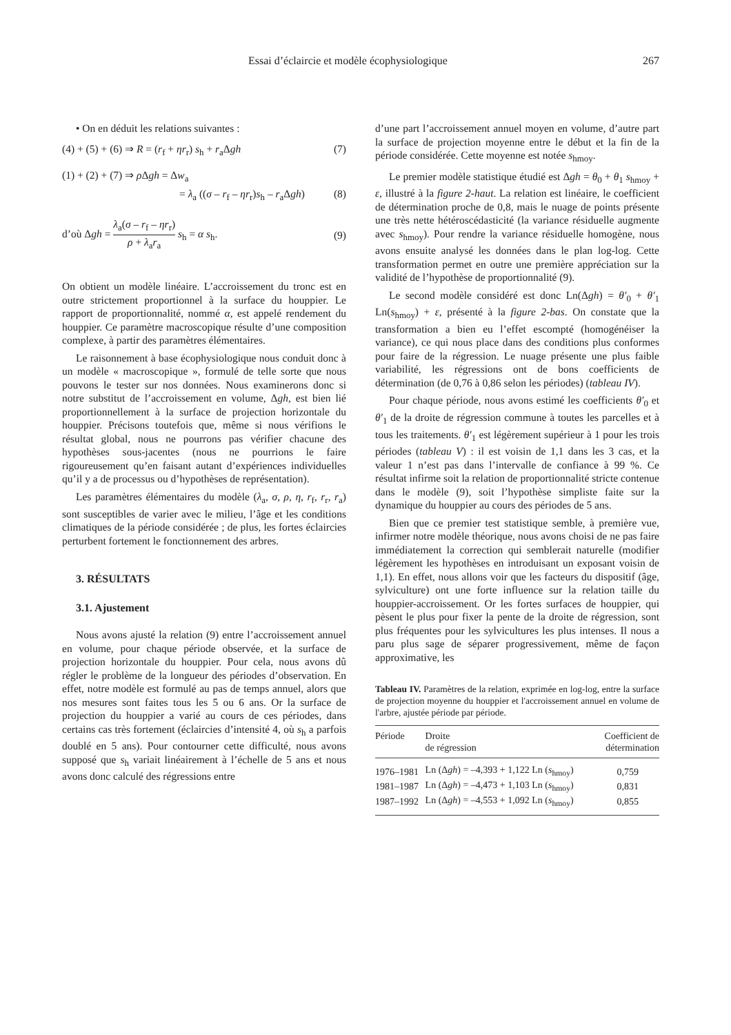Essai d’éclaircie et modèle écophysiologique 267
• On en déduit les relations suivantes :
(4) + (5) + (6) ⇒ R = (r<sub>f</sub> + ηr<sub>r</sub>) s<sub>h</sub> + r<sub>a</sub>Δgh (7)
(1) + (2) + (7) ⇒ ρ Δgh = Δw<sub>a</sub>
= λ<sub>a</sub> ((σ – r<sub>f</sub> – ηr<sub>r</sub>)s<sub>h</sub> – r<sub>a</sub>Δgh) (8)
d’où Δgh = λ<sub>a</sub>(σ – r<sub>f</sub> – ηr<sub>r</sub>) ρ + λ<sub>a</sub>r<sub>a</sub> s<sub>h</sub> = α s<sub>h</sub>. (9)
On obtient un modèle linéaire. L’accroissement du tronc est en outre strictement proportionnel à la surface du houppier. Le rapport de proportionnalité, nommé α, est appelé rendement du houppier. Ce paramètre macroscopique résulte d’une composition complexe, à partir des paramètres élémentaires.
Le raisonnement à base écophysiologique nous conduit donc à un modèle « macroscopique », formulé de telle sorte que nous pouvons le tester sur nos données. Nous examinerons donc si notre substitut de l’accroissement en volume, Δgh, est bien lié proportionnellement à la surface de projection horizontale du houppier. Précisons toutefois que, même si nous vérifions le résultat global, nous ne pourrons pas vérifier chacune des hypothèses sous-jacentes (nous ne pourrions le faire rigoureusement qu’en faisant autant d’expériences individuelles qu’il y a de processus ou d’hypothèses de représentation).
Les paramètres élémentaires du modèle (λ<sub>a</sub>, σ, ρ, η, r<sub>f</sub>, r<sub>r</sub>, r<sub>a</sub>) sont susceptibles de varier avec le milieu, l’âge et les conditions climatiques de la période considérée ; de plus, les fortes éclaircies perturbent fortement le fonctionnement des arbres.
3. RÉSULTATS
3.1. Ajustement
Nous avons ajusté la relation (9) entre l’accroissement annuel en volume, pour chaque période observée, et la surface de projection horizontale du houppier. Pour cela, nous avons dû régler le problème de la longueur des périodes d’observation. En effet, notre modèle est formulé au pas de temps annuel, alors que nos mesures sont faites tous les 5 ou 6 ans. Or la surface de projection du houppier a varié au cours de ces périodes, dans certains cas très fortement (éclaircies d’intensité 4, où s<sub>h</sub> a parfois doublé en 5 ans). Pour contourner cette difficulté, nous avons supposé que s<sub>h</sub> variait linéairement à l’échelle de 5 ans et nous avons donc calculé des régressions entre
d’une part l’accroissement annuel moyen en volume, d’autre part la surface de projection moyenne entre le début et la fin de la période considérée. Cette moyenne est notée s<sub>hmoy</sub>.
Le premier modèle statistique étudié est Δgh = θ<sub>0</sub> + θ<sub>1</sub> s<sub>hmoy</sub> + ε, illustré à la figure 2-haut. La relation est linéaire, le coefficient de détermination proche de 0,8, mais le nuage de points présente une très nette hétéroscédasticité (la variance résiduelle augmente avec s<sub>hmoy</sub>). Pour rendre la variance résiduelle homogène, nous avons ensuite analysé les données dans le plan log-log. Cette transformation permet en outre une première appréciation sur la validité de l’hypothèse de proportionnalité (9).
Le second modèle considéré est donc Ln(Δgh) = θ′<sub>0</sub> + θ′<sub>1</sub> Ln(s<sub>hmoy</sub>) + ε, présenté à la figure 2-bas. On constate que la transformation a bien eu l’effet escompté (homogénéiser la variance), ce qui nous place dans des conditions plus conformes pour faire de la régression. Le nuage présente une plus faible variabilité, les régressions ont de bons coefficients de détermination (de 0,76 à 0,86 selon les périodes) (tableau IV).
Pour chaque période, nous avons estimé les coefficients θ′<sub>0</sub> et θ′<sub>1</sub> de la droite de régression commune à toutes les parcelles et à tous les traitements. θ′<sub>1</sub> est légèrement supérieur à 1 pour les trois périodes (tableau V) : il est voisin de 1,1 dans les 3 cas, et la valeur 1 n’est pas dans l’intervalle de confiance à 99 %. Ce résultat infirme soit la relation de proportionnalité stricte contenue dans le modèle (9), soit l’hypothèse simpliste faite sur la dynamique du houppier au cours des périodes de 5 ans.
Bien que ce premier test statistique semble, à première vue, infirmer notre modèle théorique, nous avons choisi de ne pas faire immédiatement la correction qui semblerait naturelle (modifier légèrement les hypothèses en introduisant un exposant voisin de 1,1). En effet, nous allons voir que les facteurs du dispositif (âge, sylviculture) ont une forte influence sur la relation taille du houppier-accroissement. Or les fortes surfaces de houppier, qui pèsent le plus pour fixer la pente de la droite de régression, sont plus fréquentes pour les sylvicultures les plus intenses. Il nous a paru plus sage de séparer progressivement, même de façon approximative, les
Tableau IV. Paramètres de la relation, exprimée en log-log, entre la surface de projection moyenne du houppier et l'accroissement annuel en volume de l'arbre, ajustée période par période.
| Période | Droite de régression | Coefficient de détermination |
| --- | --- | --- |
| 1976–1981 | Ln (Δ gh ) = –4,393 + 1,122 Ln ( s<sub>hmoy</sub>) | 0,759 |
| 1981–1987 | Ln (Δ gh ) = –4,473 + 1,103 Ln ( s<sub>hmoy</sub>) | 0,831 |
| 1987–1992 | Ln (Δ gh ) = –4,553 + 1,092 Ln ( s<sub>hmoy</sub>) | 0,855 |